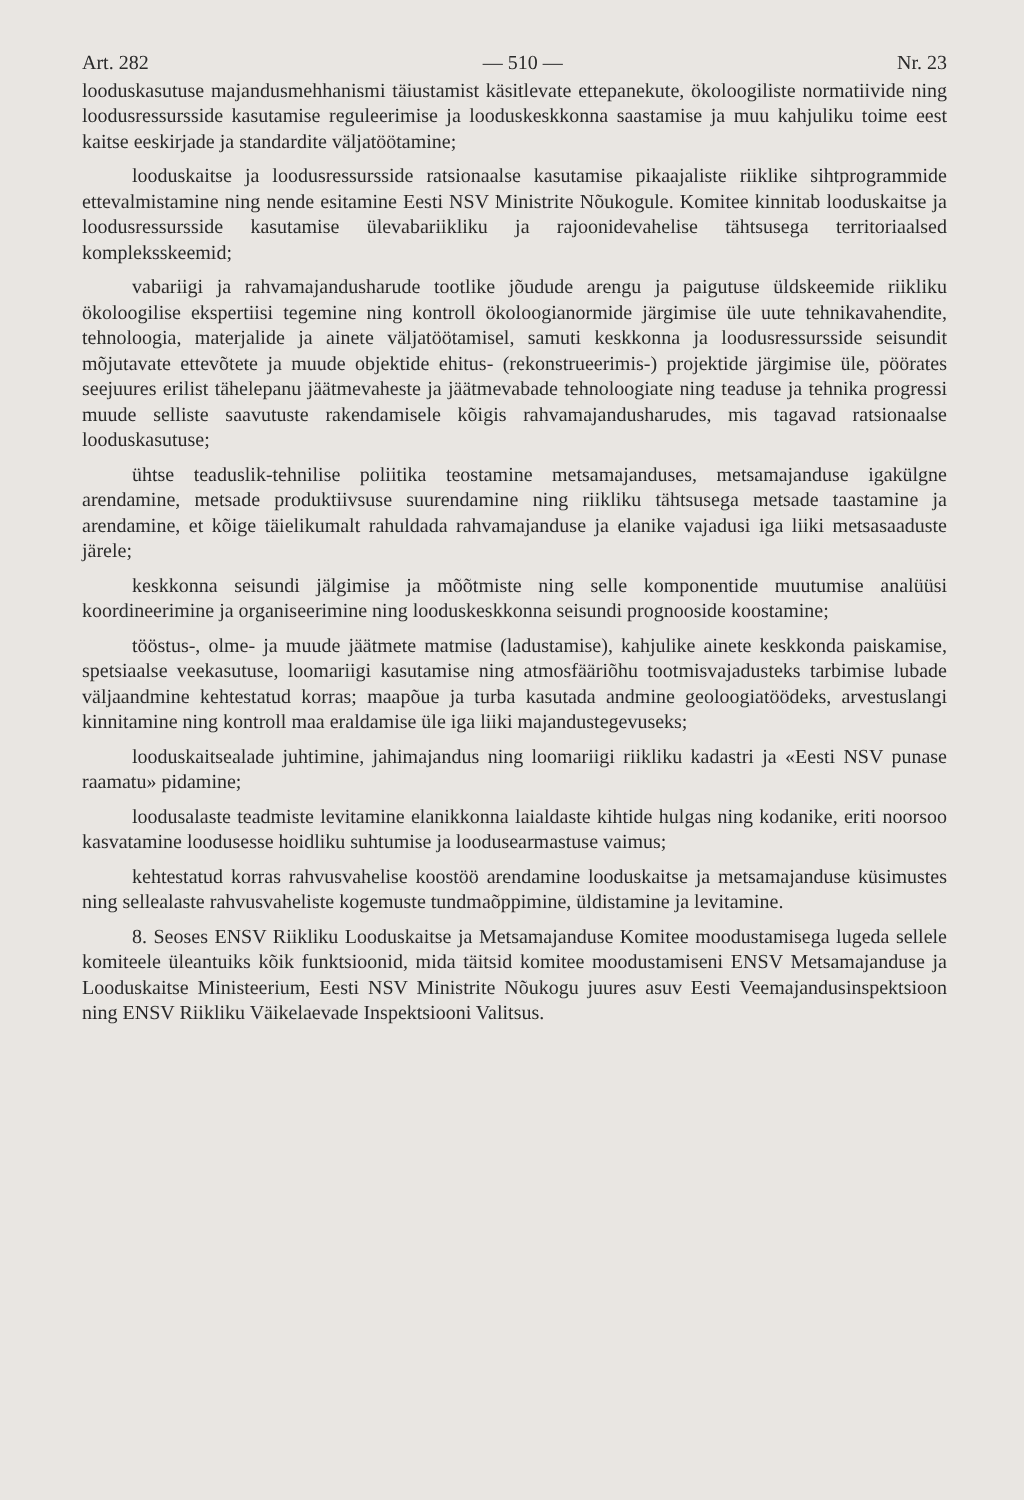Art. 282 — 510 — Nr. 23
looduskasutuse majandusmehhanismi täiustamist käsitlevate ettepanekute, ökoloogiliste normatiivide ning loodusressursside kasutamise reguleerimise ja looduskeskkonna saastamise ja muu kahjuliku toime eest kaitse eeskirjade ja standardite väljatöötamine;
looduskaitse ja loodusressursside ratsionaalse kasutamise pikaajaliste riiklike sihtprogrammide ettevalmistamine ning nende esitamine Eesti NSV Ministrite Nõukogule. Komitee kinnitab looduskaitse ja loodusressursside kasutamise ülevabariikliku ja rajoonidevahelise tähtsusega territoriaalsed kompleksskeemid;
vabariigi ja rahvamajandusharude tootlike jõudude arengu ja paigutuse üldskeemide riikliku ökoloogilise ekspertiisi tegemine ning kontroll ökoloogianormide järgimise üle uute tehnikavahendite, tehnoloogia, materjalide ja ainete väljatöötamisel, samuti keskkonna ja loodusressursside seisundit mõjutavate ettevõtete ja muude objektide ehitus- (rekonstrueerimis-) projektide järgimise üle, pöörates seejuures erilist tähelepanu jäätmevaheste ja jäätmevabade tehnoloogiate ning teaduse ja tehnika progressi muude selliste saavutuste rakendamisele kõigis rahvamajandusharudes, mis tagavad ratsionaalse looduskasutuse;
ühtse teaduslik-tehnilise poliitika teostamine metsamajanduses, metsamajanduse igakülgne arendamine, metsade produktiivsuse suurendamine ning riikliku tähtsusega metsade taastamine ja arendamine, et kõige täielikumalt rahuldada rahvamajanduse ja elanike vajadusi iga liiki metsasaaduste järele;
keskkonna seisundi jälgimise ja mõõtmiste ning selle komponentide muutumise analüüsi koordineerimine ja organiseerimine ning looduskeskkonna seisundi prognooside koostamine;
tööstus-, olme- ja muude jäätmete matmise (ladustamise), kahjulike ainete keskkonda paiskamise, spetsiaalse veekasutuse, loomariigi kasutamise ning atmosfääriõhu tootmisvajadusteks tarbimise lubade väljaandmine kehtestatud korras; maapõue ja turba kasutada andmine geoloogiatöödeks, arvestuslangi kinnitamine ning kontroll maa eraldamise üle iga liiki majandustegevuseks;
looduskaitsealade juhtimine, jahimajandus ning loomariigi riikliku kadastri ja «Eesti NSV punase raamatu» pidamine;
loodusalaste teadmiste levitamine elanikkonna laialdaste kihtide hulgas ning kodanike, eriti noorsoo kasvatamine loodusesse hoidliku suhtumise ja loodusearmastuse vaimus;
kehtestatud korras rahvusvahelise koostöö arendamine looduskaitse ja metsamajanduse küsimustes ning sellealaste rahvusvaheliste kogemuste tundmaõppimine, üldistamine ja levitamine.
8. Seoses ENSV Riikliku Looduskaitse ja Metsamajanduse Komitee moodustamisega lugeda sellele komiteele üleantuiks kõik funktsioonid, mida täitsid komitee moodustamiseni ENSV Metsamajanduse ja Looduskaitse Ministeerium, Eesti NSV Ministrite Nõukogu juures asuv Eesti Veemajandusinspektsioon ning ENSV Riikliku Väikelaevade Inspektsiooni Valitsus.